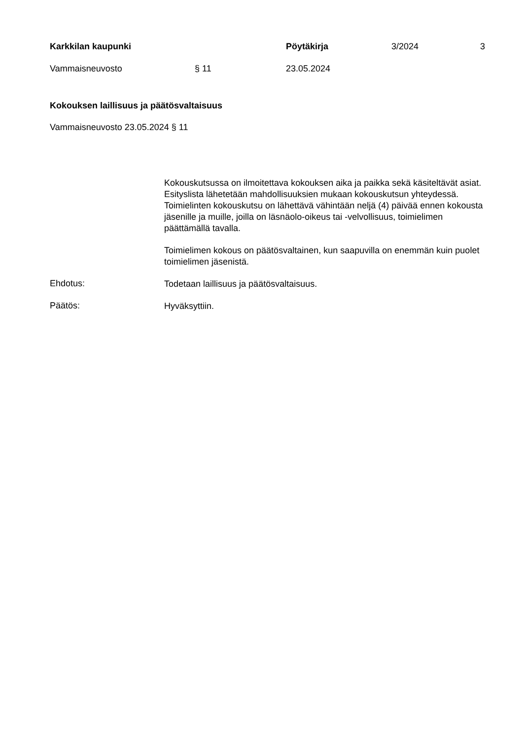Karkkilan kaupunki Pöytäkirja 3/2024 3
Vammaisneuvosto § 11 23.05.2024
Kokouksen laillisuus ja päätösvaltaisuus
Vammaisneuvosto 23.05.2024 § 11
Kokouskutsussa on ilmoitettava kokouksen aika ja paikka sekä käsiteltävät asiat. Esityslista lähetetään mahdollisuuksien mukaan kokouskutsun yhteydessä. Toimielinten kokouskutsu on lähettävä vähintään neljä (4) päivää ennen kokousta jäsenille ja muille, joilla on läsnäolo-oikeus tai -velvollisuus, toimielimen päättämällä tavalla.
Toimielimen kokous on päätösvaltainen, kun saapuvilla on enemmän kuin puolet toimielimen jäsenistä.
Ehdotus:
Todetaan laillisuus ja päätösvaltaisuus.
Päätös:
Hyväksyttiin.